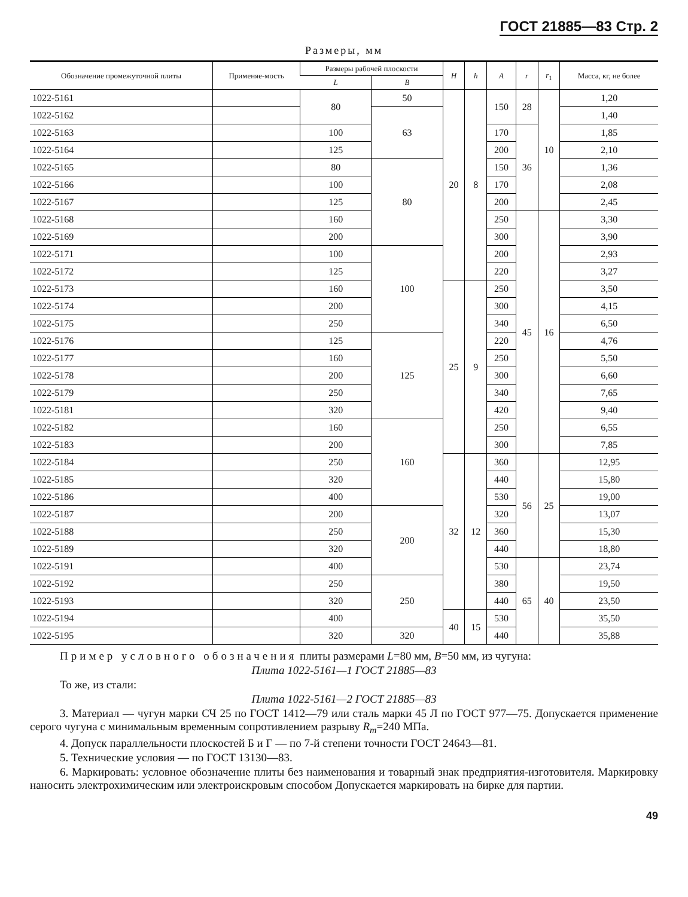ГОСТ 21885—83 Стр. 2
Размеры, мм
| Обозначение промежуточной плиты | Применяе-мость | Размеры рабочей плоскости | | H | h | A | r | r<sub>1</sub> | Масса, кг, не более |
| --- | --- | --- | --- | --- | --- | --- | --- | --- | --- |
| | | L | B | | | | | | |
| 1022-5161 | | 80 | 50 | 20 | 8 | 150 | 28 | 10 | 1,20 |
| 1022-5162 | | | 63 | | | | | | 1,40 |
| 1022-5163 | | 100 | | | | 170 | 36 | | 1,85 |
| 1022-5164 | | 125 | | | | 200 | | | 2,10 |
| 1022-5165 | | 80 | 80 | | | 150 | | | 1,36 |
| 1022-5166 | | 100 | | | | 170 | | | 2,08 |
| 1022-5167 | | 125 | | | | 200 | | | 2,45 |
| 1022-5168 | | 160 | | | | 250 | 45 | 16 | 3,30 |
| 1022-5169 | | 200 | | | | 300 | | | 3,90 |
| 1022-5171 | | 100 | 100 | | | 200 | | | 2,93 |
| 1022-5172 | | 125 | | | | 220 | | | 3,27 |
| 1022-5173 | | 160 | | 25 | 9 | 250 | | | 3,50 |
| 1022-5174 | | 200 | | | | 300 | | | 4,15 |
| 1022-5175 | | 250 | | | | 340 | | | 6,50 |
| 1022-5176 | | 125 | 125 | | | 220 | | | 4,76 |
| 1022-5177 | | 160 | | | | 250 | | | 5,50 |
| 1022-5178 | | 200 | | | | 300 | | | 6,60 |
| 1022-5179 | | 250 | | | | 340 | | | 7,65 |
| 1022-5181 | | 320 | | | | 420 | | | 9,40 |
| 1022-5182 | | 160 | 160 | | | 250 | | | 6,55 |
| 1022-5183 | | 200 | | | | 300 | | | 7,85 |
| 1022-5184 | | 250 | | 32 | 12 | 360 | 56 | 25 | 12,95 |
| 1022-5185 | | 320 | | | | 440 | | | 15,80 |
| 1022-5186 | | 400 | | | | 530 | | | 19,00 |
| 1022-5187 | | 200 | 200 | | | 320 | | | 13,07 |
| 1022-5188 | | 250 | | | | 360 | | | 15,30 |
| 1022-5189 | | 320 | | | | 440 | | | 18,80 |
| 1022-5191 | | 400 | | | | 530 | 65 | 40 | 23,74 |
| 1022-5192 | | 250 | 250 | | | 380 | | | 19,50 |
| 1022-5193 | | 320 | | | | 440 | | | 23,50 |
| 1022-5194 | | 400 | | 40 | 15 | 530 | | | 35,50 |
| 1022-5195 | | 320 | 320 | | | 440 | | | 35,88 |
Пример условного обозначения плиты размерами L=80 мм, B=50 мм, из чугуна:
Плита 1022-5161—1 ГОСТ 21885—83
То же, из стали:
Плита 1022-5161—2 ГОСТ 21885—83
3. Материал — чугун марки СЧ 25 по ГОСТ 1412—79 или сталь марки 45 Л по ГОСТ 977—75. Допускается применение серого чугуна с минимальным временным сопротивлением разрыву R<sub>m</sub>=240 МПа.
4. Допуск параллельности плоскостей Б и Г — по 7-й степени точности ГОСТ 24643—81.
5. Технические условия — по ГОСТ 13130—83.
6. Маркировать: условное обозначение плиты без наименования и товарный знак предприятия-изготовителя. Маркировку наносить электрохимическим или электроискровым способом Допускается маркировать на бирке для партии.
49